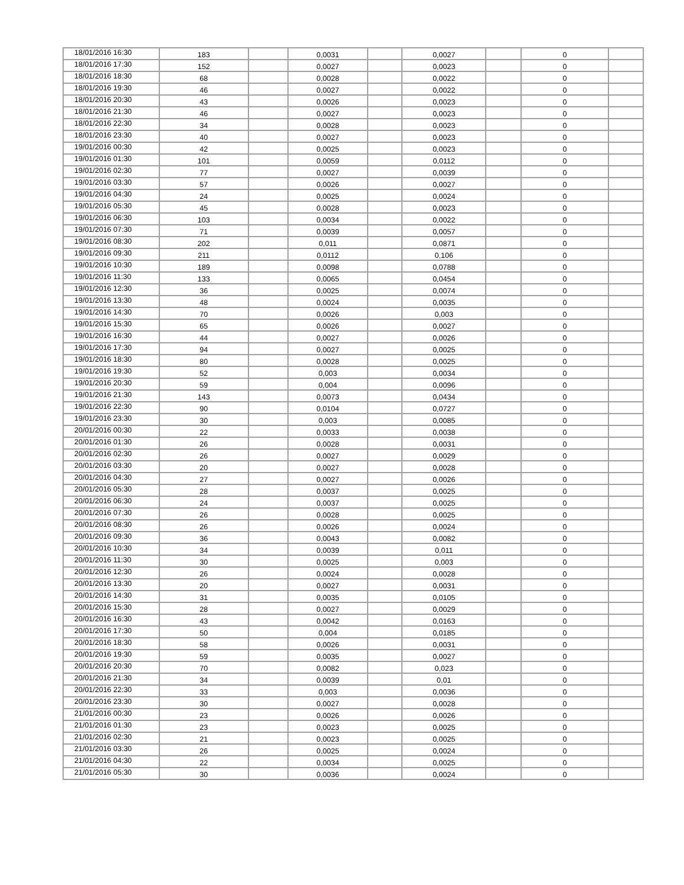| 18/01/2016 16:30 | 183 | | 0,0031 | | 0,0027 | | 0 | |
| 18/01/2016 17:30 | 152 | | 0,0027 | | 0,0023 | | 0 | |
| 18/01/2016 18:30 | 68 | | 0,0028 | | 0,0022 | | 0 | |
| 18/01/2016 19:30 | 46 | | 0,0027 | | 0,0022 | | 0 | |
| 18/01/2016 20:30 | 43 | | 0,0026 | | 0,0023 | | 0 | |
| 18/01/2016 21:30 | 46 | | 0,0027 | | 0,0023 | | 0 | |
| 18/01/2016 22:30 | 34 | | 0,0028 | | 0,0023 | | 0 | |
| 18/01/2016 23:30 | 40 | | 0,0027 | | 0,0023 | | 0 | |
| 19/01/2016 00:30 | 42 | | 0,0025 | | 0,0023 | | 0 | |
| 19/01/2016 01:30 | 101 | | 0,0059 | | 0,0112 | | 0 | |
| 19/01/2016 02:30 | 77 | | 0,0027 | | 0,0039 | | 0 | |
| 19/01/2016 03:30 | 57 | | 0,0026 | | 0,0027 | | 0 | |
| 19/01/2016 04:30 | 24 | | 0,0025 | | 0,0024 | | 0 | |
| 19/01/2016 05:30 | 45 | | 0,0028 | | 0,0023 | | 0 | |
| 19/01/2016 06:30 | 103 | | 0,0034 | | 0,0022 | | 0 | |
| 19/01/2016 07:30 | 71 | | 0,0039 | | 0,0057 | | 0 | |
| 19/01/2016 08:30 | 202 | | 0,011 | | 0,0871 | | 0 | |
| 19/01/2016 09:30 | 211 | | 0,0112 | | 0,106 | | 0 | |
| 19/01/2016 10:30 | 189 | | 0,0098 | | 0,0788 | | 0 | |
| 19/01/2016 11:30 | 133 | | 0,0065 | | 0,0454 | | 0 | |
| 19/01/2016 12:30 | 36 | | 0,0025 | | 0,0074 | | 0 | |
| 19/01/2016 13:30 | 48 | | 0,0024 | | 0,0035 | | 0 | |
| 19/01/2016 14:30 | 70 | | 0,0026 | | 0,003 | | 0 | |
| 19/01/2016 15:30 | 65 | | 0,0026 | | 0,0027 | | 0 | |
| 19/01/2016 16:30 | 44 | | 0,0027 | | 0,0026 | | 0 | |
| 19/01/2016 17:30 | 94 | | 0,0027 | | 0,0025 | | 0 | |
| 19/01/2016 18:30 | 80 | | 0,0028 | | 0,0025 | | 0 | |
| 19/01/2016 19:30 | 52 | | 0,003 | | 0,0034 | | 0 | |
| 19/01/2016 20:30 | 59 | | 0,004 | | 0,0096 | | 0 | |
| 19/01/2016 21:30 | 143 | | 0,0073 | | 0,0434 | | 0 | |
| 19/01/2016 22:30 | 90 | | 0,0104 | | 0,0727 | | 0 | |
| 19/01/2016 23:30 | 30 | | 0,003 | | 0,0085 | | 0 | |
| 20/01/2016 00:30 | 22 | | 0,0033 | | 0,0038 | | 0 | |
| 20/01/2016 01:30 | 26 | | 0,0028 | | 0,0031 | | 0 | |
| 20/01/2016 02:30 | 26 | | 0,0027 | | 0,0029 | | 0 | |
| 20/01/2016 03:30 | 20 | | 0,0027 | | 0,0028 | | 0 | |
| 20/01/2016 04:30 | 27 | | 0,0027 | | 0,0026 | | 0 | |
| 20/01/2016 05:30 | 28 | | 0,0037 | | 0,0025 | | 0 | |
| 20/01/2016 06:30 | 24 | | 0,0037 | | 0,0025 | | 0 | |
| 20/01/2016 07:30 | 26 | | 0,0028 | | 0,0025 | | 0 | |
| 20/01/2016 08:30 | 26 | | 0,0026 | | 0,0024 | | 0 | |
| 20/01/2016 09:30 | 36 | | 0,0043 | | 0,0082 | | 0 | |
| 20/01/2016 10:30 | 34 | | 0,0039 | | 0,011 | | 0 | |
| 20/01/2016 11:30 | 30 | | 0,0025 | | 0,003 | | 0 | |
| 20/01/2016 12:30 | 26 | | 0,0024 | | 0,0028 | | 0 | |
| 20/01/2016 13:30 | 20 | | 0,0027 | | 0,0031 | | 0 | |
| 20/01/2016 14:30 | 31 | | 0,0035 | | 0,0105 | | 0 | |
| 20/01/2016 15:30 | 28 | | 0,0027 | | 0,0029 | | 0 | |
| 20/01/2016 16:30 | 43 | | 0,0042 | | 0,0163 | | 0 | |
| 20/01/2016 17:30 | 50 | | 0,004 | | 0,0185 | | 0 | |
| 20/01/2016 18:30 | 58 | | 0,0026 | | 0,0031 | | 0 | |
| 20/01/2016 19:30 | 59 | | 0,0035 | | 0,0027 | | 0 | |
| 20/01/2016 20:30 | 70 | | 0,0082 | | 0,023 | | 0 | |
| 20/01/2016 21:30 | 34 | | 0,0039 | | 0,01 | | 0 | |
| 20/01/2016 22:30 | 33 | | 0,003 | | 0,0036 | | 0 | |
| 20/01/2016 23:30 | 30 | | 0,0027 | | 0,0028 | | 0 | |
| 21/01/2016 00:30 | 23 | | 0,0026 | | 0,0026 | | 0 | |
| 21/01/2016 01:30 | 23 | | 0,0023 | | 0,0025 | | 0 | |
| 21/01/2016 02:30 | 21 | | 0,0023 | | 0,0025 | | 0 | |
| 21/01/2016 03:30 | 26 | | 0,0025 | | 0,0024 | | 0 | |
| 21/01/2016 04:30 | 22 | | 0,0034 | | 0,0025 | | 0 | |
| 21/01/2016 05:30 | 30 | | 0,0036 | | 0,0024 | | 0 | |